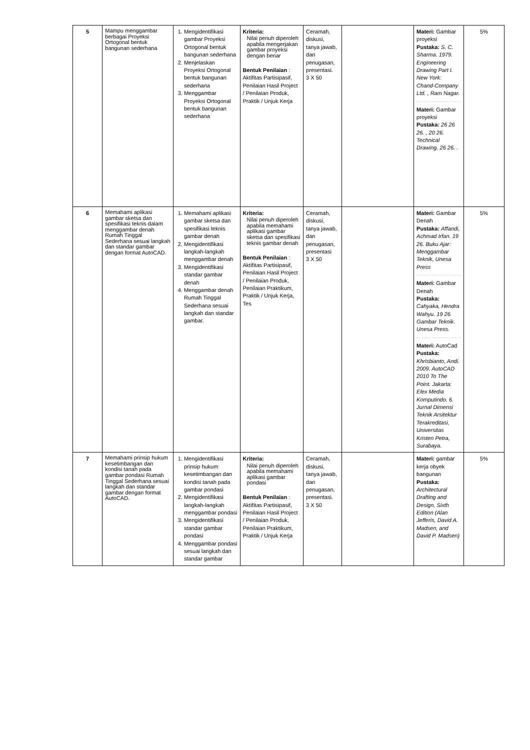| 5 | Mampu menggambar berbagai Proyeksi Ortogonal bentuk bangunan sederhana | 1. Mengidentifikasi gambar Proyeksi Ortogonal bentuk bangunan sederhana 2. Menjelaskan Proyeksi Ortogonal bentuk bangunan sederhana 3. Menggambar Proyeksi Ortogonal bentuk bangunan sederhana | Kriteria: Nilai penuh diperoleh apabila mengerjakan gambar proyeksi dengan benar Bentuk Penilaian : Aktifitas Partisipasif, Penilaian Hasil Project / Penilaian Produk, Praktik / Unjuk Kerja | Ceramah, diskusi, tanya jawab, dan penugasan, presentasi. 3 X 50 | | Materi: Gambar proyeksi Pustaka: S. C. Sharma. 1979. Engineering Drawing Part I. New York: Chand-Company Ltd. , Ram Nagar. Materi: Gambar proyeksi Pustaka: 26 26 26. , 20 26. Technical Drawing. 26 26. . | 5% |
| 6 | Memahami aplikasi gambar sketsa dan spesifikasi teknis dalam menggambar denah Rumah Tinggal Sederhana sesuai langkah dan standar gambar dengan format AutoCAD. | 1. Memahami aplikasi gambar sketsa dan spesifikasi teknis gambar denah 2. Mengidentifikasi langkah-langkah menggambar denah 3. Mengidentifikasi standar gambar denah 4. Menggambar denah Rumah Tinggal Sederhana sesuai langkah dan standar gambar. | Kriteria: Nilai penuh diperoleh apabila memahami aplikasi gambar sketsa dan spesifikasi teknis gambar denah Bentuk Penilaian : Aktifitas Partisipasif, Penilaian Hasil Project / Penilaian Produk, Penilaian Praktikum, Praktik / Unjuk Kerja, Tes | Ceramah, diskusi, tanya jawab, dan penugasan, presentasi 3 X 50 | | Materi: Gambar Denah Pustaka: Affandi, Achmad Irfan. 19 26. Buku Ajar: Menggambar Teknik, Unesa Press Materi: Gambar Denah Pustaka: Cahyaka, Hendra Wahyu. 19 26 Gambar Teknik. Unesa Press. Materi: AutoCad Pustaka: Khrisbianto, Andi. 2009. AutoCAD 2010 To The Point. Jakarta: Elex Media Komputindo. 6. Jurnal Dimensi Teknik Arsitektur Terakreditasi, Universitas Kristen Petra, Surabaya. | 5% |
| 7 | Memahami prinsip hukum kesetimbangan dan kondisi tanah pada gambar pondasi Rumah Tinggal Sederhana sesuai langkah dan standar gambar dengan format AutoCAD. | 1. Mengidentifikasi prinsip hukum kesetimbangan dan kondisi tanah pada gambar pondasi 2. Mengidentifikasi langkah-langkah menggambar pondasi 3. Mengidentifikasi standar gambar pondasi 4. Menggambar pondasi sesuai langkah dan standar gambar | Kriteria: Nilai penuh diperoleh apabila memahami aplikasi gambar pondasi Bentuk Penilaian : Aktifitas Partisipasif, Penilaian Hasil Project / Penilaian Produk, Penilaian Praktikum, Praktik / Unjuk Kerja | Ceramah, diskusi, tanya jawab, dan penugasan, presentasi. 3 X 50 | | Materi: gambar kerja obyek bangunan Pustaka: Architectural Drafting and Design, Sixth Edition (Alan Jefferis, David A. Madsen, and David P. Madsen) | 5% |